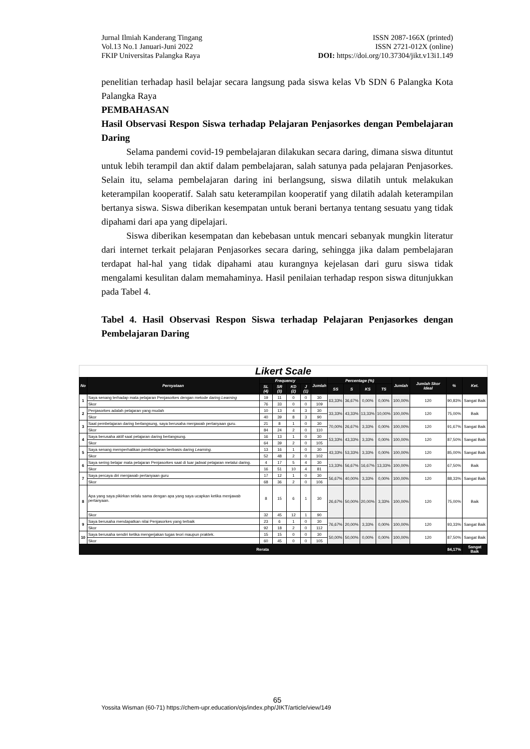Jurnal Ilmiah Kanderang Tingang
Vol.13 No.1 Januari-Juni 2022
FKIP Universitas Palangka Raya
ISSN 2087-166X (printed)
ISSN 2721-012X (online)
DOI: https://doi.org/10.37304/jikt.v13i1.149
penelitian terhadap hasil belajar secara langsung pada siswa kelas Vb SDN 6 Palangka Kota Palangka Raya
PEMBAHASAN
Hasil Observasi Respon Siswa terhadap Pelajaran Penjasorkes dengan Pembelajaran Daring
Selama pandemi covid-19 pembelajaran dilakukan secara daring, dimana siswa dituntut untuk lebih terampil dan aktif dalam pembelajaran, salah satunya pada pelajaran Penjasorkes. Selain itu, selama pembelajaran daring ini berlangsung, siswa dilatih untuk melakukan keterampilan kooperatif. Salah satu keterampilan kooperatif yang dilatih adalah keterampilan bertanya siswa. Siswa diberikan kesempatan untuk berani bertanya tentang sesuatu yang tidak dipahami dari apa yang dipelajari.
Siswa diberikan kesempatan dan kebebasan untuk mencari sebanyak mungkin literatur dari internet terkait pelajaran Penjasorkes secara daring, sehingga jika dalam pembelajaran terdapat hal-hal yang tidak dipahami atau kurangnya kejelasan dari guru siswa tidak mengalami kesulitan dalam memahaminya. Hasil penilaian terhadap respon siswa ditunjukkan pada Tabel 4.
Tabel 4. Hasil Observasi Respon Siswa terhadap Pelajaran Penjasorkes dengan Pembelajaran Daring
Likert Scale
| No | Pernyataan | Frequency | | | | Jumlah | Percentage (%) | | | | Jumlah | Jumlah Skor Ideal | % | Ket. |
| --- | --- | --- | --- | --- | --- | --- | --- | --- | --- | --- | --- | --- | --- | --- |
| | | SL (4) | SR (3) | KD (2) | J (1) | | SS | S | KS | TS | | | | |
| 1 | Saya senang terhadap mata pelajaran Penjasorkes dengan metode daring Learning | 19 | 11 | 0 | 0 | 30 | 63,33% | 36,67% | 0,00% | 0,00% | 100,00% | 120 | 90,83% | Sangat Baik |
| | Skor | 76 | 33 | 0 | 0 | 109 | | | | | | | | |
| 2 | Penjasorkes adalah pelajaran yang mudah | 10 | 13 | 4 | 3 | 30 | 33,33% | 43,33% | 13,33% | 10,00% | 100,00% | 120 | 75,00% | Baik |
| | Skor | 40 | 39 | 8 | 3 | 90 | | | | | | | | |
| 3 | Saat pembelajaran daring berlangsung, saya berusaha menjawab pertanyaan guru. | 21 | 8 | 1 | 0 | 30 | 70,00% | 26,67% | 3,33% | 0,00% | 100,00% | 120 | 91,67% | Sangat Baik |
| | Skor | 84 | 24 | 2 | 0 | 110 | | | | | | | | |
| 4 | Saya berusaha aktif saat pelajaran daring berlangsung. | 16 | 13 | 1 | 0 | 30 | 53,33% | 43,33% | 3,33% | 0,00% | 100,00% | 120 | 87,50% | Sangat Baik |
| | Skor | 64 | 39 | 2 | 0 | 105 | | | | | | | | |
| 5 | Saya senang memperhatikan pembelajaran berbasis daring Learning . | 13 | 16 | 1 | 0 | 30 | 43,33% | 53,33% | 3,33% | 0,00% | 100,00% | 120 | 85,00% | Sangat Baik |
| | Skor | 52 | 48 | 2 | 0 | 102 | | | | | | | | |
| 6 | Saya sering belajar mata pelajaran Penjasorkes saat di luar jadwal pelajaran melalui daring. | 4 | 17 | 5 | 4 | 30 | 13,33% | 56,67% | 16,67% | 13,33% | 100,00% | 120 | 67,50% | Baik |
| | Skor | 16 | 51 | 10 | 4 | 81 | | | | | | | | |
| 7 | Saya percaya diri menjawab pertanyaan guru | 17 | 12 | 1 | 0 | 30 | 56,67% | 40,00% | 3,33% | 0,00% | 100,00% | 120 | 88,33% | Sangat Baik |
| | Skor | 68 | 36 | 2 | 0 | 106 | | | | | | | | |
| 8 | Apa yang saya pikirkan selalu sama dengan apa yang saya ucapkan ketika menjawab pertanyaan. | 8 | 15 | 6 | 1 | 30 | 26,67% | 50,00% | 20,00% | 3,33% | 100,00% | 120 | 75,00% | Baik |
| | Skor | 32 | 45 | 12 | 1 | 90 | | | | | | | | |
| 9 | Saya berusaha mendapatkan nilai Penjasorkes yang terbaik | 23 | 6 | 1 | 0 | 30 | 76,67% | 20,00% | 3,33% | 0,00% | 100,00% | 120 | 93,33% | Sangat Baik |
| | Skor | 92 | 18 | 2 | 0 | 112 | | | | | | | | |
| 10 | Saya berusaha sendiri ketika mengerjakan tugas teori maupun praktek. | 15 | 15 | 0 | 0 | 30 | 50,00% | 50,00% | 0,00% | 0,00% | 100,00% | 120 | 87,50% | Sangat Baik |
| | Skor | 60 | 45 | 0 | 0 | 105 | | | | | | | | |
| Rerata | | | | | | | | | | | | | 84,17% | Sangat Baik |
65
Yossita Wisman (60-71) https://chem-upr.education/ojs/index.php/JIKT/article/view/149